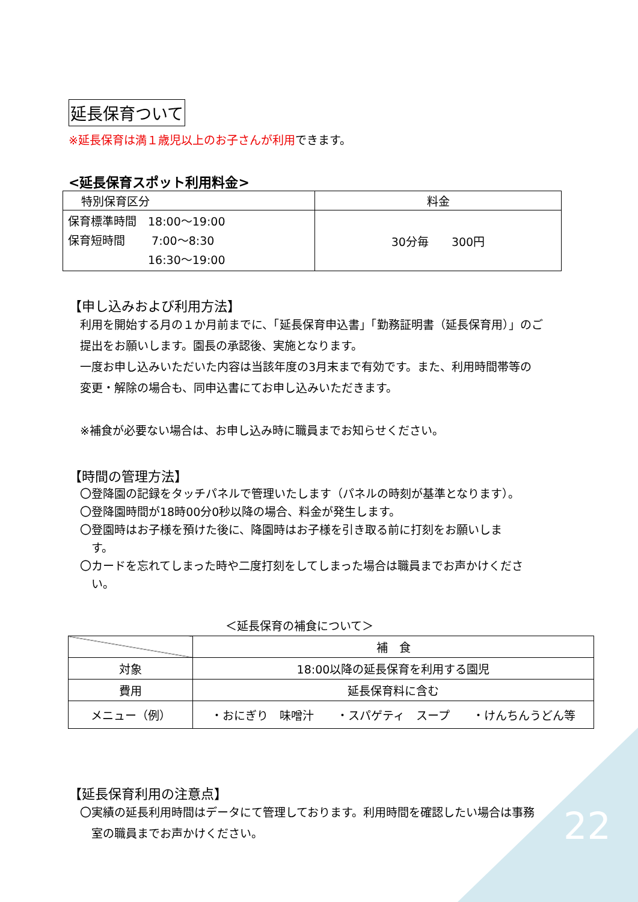延長保育ついて
※延長保育は満１歳児以上のお子さんが利用できます。
<延長保育スポット利用料金>
| 特別保育区分 | 料金 |
| --- | --- |
| 保育標準時間 18:00～19:00 保育短時間 7:00～8:30 16:30～19:00 | 30分毎 300円 |
【申し込みおよび利用方法】
利用を開始する月の１か月前までに、「延長保育申込書」「勤務証明書（延長保育用）」のご
提出をお願いします。園長の承認後、実施となります。
一度お申し込みいただいた内容は当該年度の3月末まで有効です。また、利用時間帯等の
変更・解除の場合も、同申込書にてお申し込みいただきます。
※補食が必要ない場合は、お申し込み時に職員までお知らせください。
【時間の管理方法】
〇登降園の記録をタッチパネルで管理いたします（パネルの時刻が基準となります）。
〇登降園時間が18時00分0秒以降の場合、料金が発生します。
〇登園時はお子様を預けた後に、降園時はお子様を引き取る前に打刻をお願いしま
　す。
〇カードを忘れてしまった時や二度打刻をしてしまった場合は職員までお声かけくださ
　い。
＜延長保育の補食について＞
| | 補 食 |
| 対象 | 18:00以降の延長保育を利用する園児 |
| 費用 | 延長保育料に含む |
| メニュー（例） | ・おにぎり 味噌汁 ・スパゲティ スープ ・けんちんうどん等 |
【延長保育利用の注意点】
〇実績の延長利用時間はデータにて管理しております。利用時間を確認したい場合は事務
　室の職員までお声かけください。
22